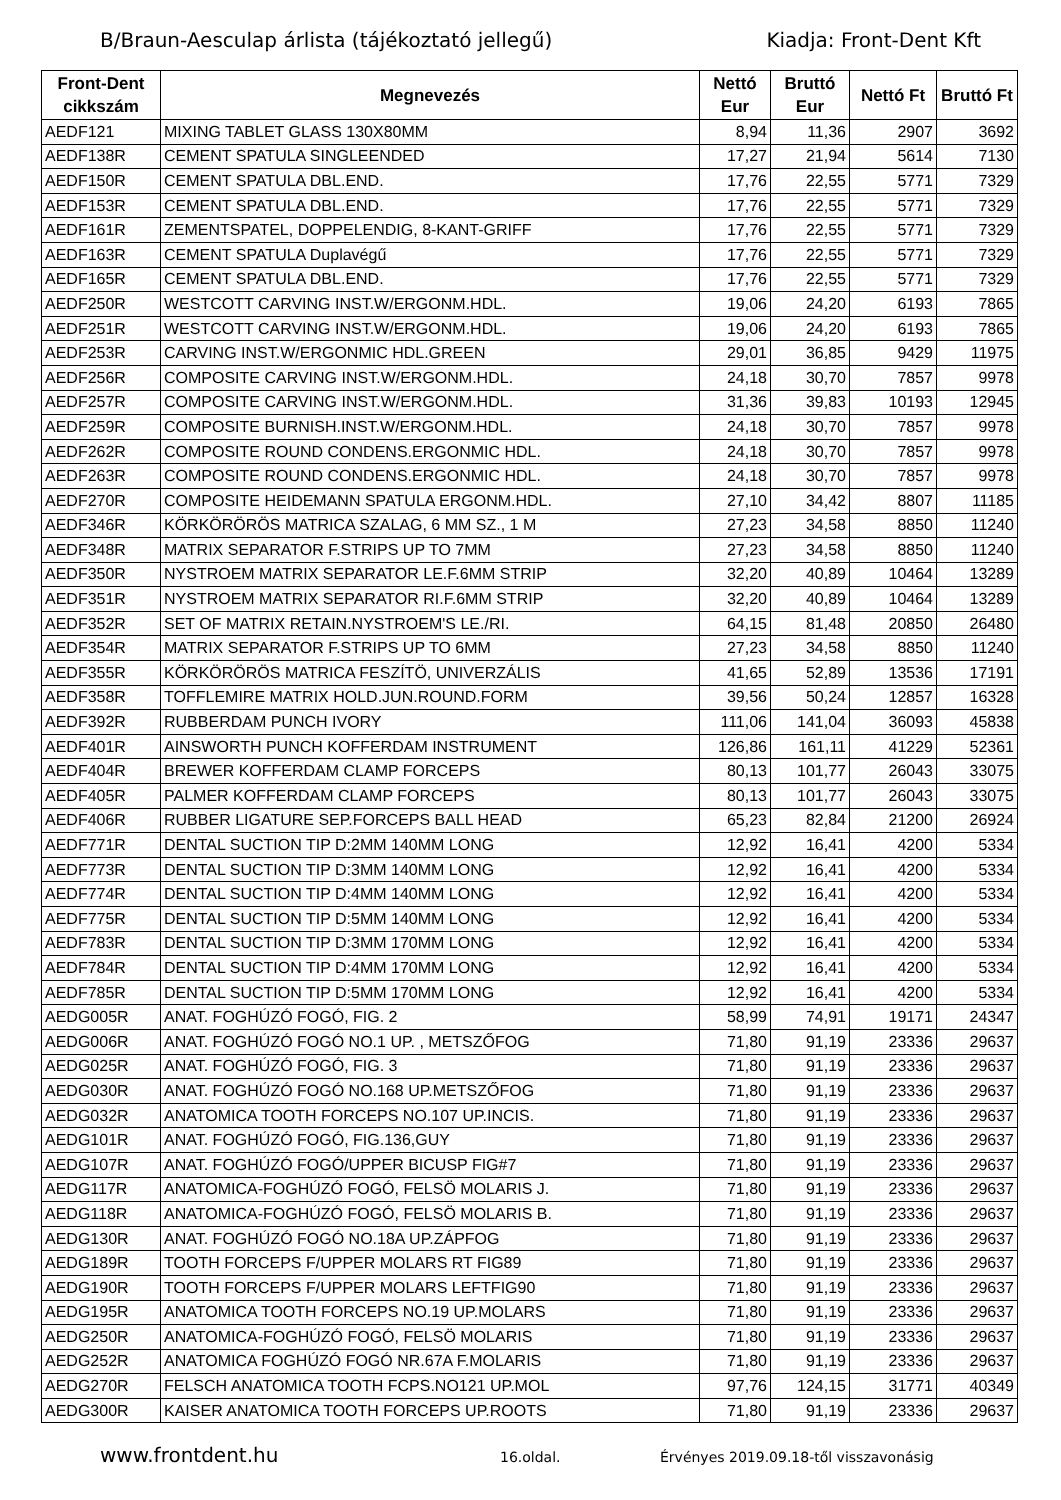B/Braun-Aesculap árlista (tájékoztató jellegű) Kiadja: Front-Dent Kft
| Front-Dent cikkszám | Megnevezés | Nettó Eur | Bruttó Eur | Nettó Ft | Bruttó Ft |
| --- | --- | --- | --- | --- | --- |
| AEDF121 | MIXING TABLET GLASS 130X80MM | 8,94 | 11,36 | 2907 | 3692 |
| AEDF138R | CEMENT SPATULA SINGLEENDED | 17,27 | 21,94 | 5614 | 7130 |
| AEDF150R | CEMENT SPATULA DBL.END. | 17,76 | 22,55 | 5771 | 7329 |
| AEDF153R | CEMENT SPATULA DBL.END. | 17,76 | 22,55 | 5771 | 7329 |
| AEDF161R | ZEMENTSPATEL, DOPPELENDIG, 8-KANT-GRIFF | 17,76 | 22,55 | 5771 | 7329 |
| AEDF163R | CEMENT SPATULA Duplavégű | 17,76 | 22,55 | 5771 | 7329 |
| AEDF165R | CEMENT SPATULA DBL.END. | 17,76 | 22,55 | 5771 | 7329 |
| AEDF250R | WESTCOTT CARVING INST.W/ERGONM.HDL. | 19,06 | 24,20 | 6193 | 7865 |
| AEDF251R | WESTCOTT CARVING INST.W/ERGONM.HDL. | 19,06 | 24,20 | 6193 | 7865 |
| AEDF253R | CARVING INST.W/ERGONMIC HDL.GREEN | 29,01 | 36,85 | 9429 | 11975 |
| AEDF256R | COMPOSITE CARVING INST.W/ERGONM.HDL. | 24,18 | 30,70 | 7857 | 9978 |
| AEDF257R | COMPOSITE CARVING INST.W/ERGONM.HDL. | 31,36 | 39,83 | 10193 | 12945 |
| AEDF259R | COMPOSITE BURNISH.INST.W/ERGONM.HDL. | 24,18 | 30,70 | 7857 | 9978 |
| AEDF262R | COMPOSITE ROUND CONDENS.ERGONMIC HDL. | 24,18 | 30,70 | 7857 | 9978 |
| AEDF263R | COMPOSITE ROUND CONDENS.ERGONMIC HDL. | 24,18 | 30,70 | 7857 | 9978 |
| AEDF270R | COMPOSITE HEIDEMANN SPATULA ERGONM.HDL. | 27,10 | 34,42 | 8807 | 11185 |
| AEDF346R | KÖRKÖRÖRÖS MATRICA SZALAG, 6 MM SZ., 1 M | 27,23 | 34,58 | 8850 | 11240 |
| AEDF348R | MATRIX SEPARATOR F.STRIPS UP TO 7MM | 27,23 | 34,58 | 8850 | 11240 |
| AEDF350R | NYSTROEM MATRIX SEPARATOR LE.F.6MM STRIP | 32,20 | 40,89 | 10464 | 13289 |
| AEDF351R | NYSTROEM MATRIX SEPARATOR RI.F.6MM STRIP | 32,20 | 40,89 | 10464 | 13289 |
| AEDF352R | SET OF MATRIX RETAIN.NYSTROEM'S LE./RI. | 64,15 | 81,48 | 20850 | 26480 |
| AEDF354R | MATRIX SEPARATOR F.STRIPS UP TO 6MM | 27,23 | 34,58 | 8850 | 11240 |
| AEDF355R | KÖRKÖRÖRÖS MATRICA FESZÍTÖ, UNIVERZÁLIS | 41,65 | 52,89 | 13536 | 17191 |
| AEDF358R | TOFFLEMIRE MATRIX HOLD.JUN.ROUND.FORM | 39,56 | 50,24 | 12857 | 16328 |
| AEDF392R | RUBBERDAM PUNCH IVORY | 111,06 | 141,04 | 36093 | 45838 |
| AEDF401R | AINSWORTH PUNCH KOFFERDAM INSTRUMENT | 126,86 | 161,11 | 41229 | 52361 |
| AEDF404R | BREWER KOFFERDAM CLAMP FORCEPS | 80,13 | 101,77 | 26043 | 33075 |
| AEDF405R | PALMER KOFFERDAM CLAMP FORCEPS | 80,13 | 101,77 | 26043 | 33075 |
| AEDF406R | RUBBER LIGATURE SEP.FORCEPS BALL HEAD | 65,23 | 82,84 | 21200 | 26924 |
| AEDF771R | DENTAL SUCTION TIP D:2MM 140MM LONG | 12,92 | 16,41 | 4200 | 5334 |
| AEDF773R | DENTAL SUCTION TIP D:3MM 140MM LONG | 12,92 | 16,41 | 4200 | 5334 |
| AEDF774R | DENTAL SUCTION TIP D:4MM 140MM LONG | 12,92 | 16,41 | 4200 | 5334 |
| AEDF775R | DENTAL SUCTION TIP D:5MM 140MM LONG | 12,92 | 16,41 | 4200 | 5334 |
| AEDF783R | DENTAL SUCTION TIP D:3MM 170MM LONG | 12,92 | 16,41 | 4200 | 5334 |
| AEDF784R | DENTAL SUCTION TIP D:4MM 170MM LONG | 12,92 | 16,41 | 4200 | 5334 |
| AEDF785R | DENTAL SUCTION TIP D:5MM 170MM LONG | 12,92 | 16,41 | 4200 | 5334 |
| AEDG005R | ANAT. FOGHÚZÓ FOGÓ, FIG. 2 | 58,99 | 74,91 | 19171 | 24347 |
| AEDG006R | ANAT. FOGHÚZÓ FOGÓ NO.1 UP. , METSZŐFOG | 71,80 | 91,19 | 23336 | 29637 |
| AEDG025R | ANAT. FOGHÚZÓ FOGÓ, FIG. 3 | 71,80 | 91,19 | 23336 | 29637 |
| AEDG030R | ANAT. FOGHÚZÓ FOGÓ NO.168 UP.METSZŐFOG | 71,80 | 91,19 | 23336 | 29637 |
| AEDG032R | ANATOMICA TOOTH FORCEPS NO.107 UP.INCIS. | 71,80 | 91,19 | 23336 | 29637 |
| AEDG101R | ANAT. FOGHÚZÓ FOGÓ, FIG.136,GUY | 71,80 | 91,19 | 23336 | 29637 |
| AEDG107R | ANAT. FOGHÚZÓ FOGÓ/UPPER BICUSP FIG#7 | 71,80 | 91,19 | 23336 | 29637 |
| AEDG117R | ANATOMICA-FOGHÚZÓ FOGÓ, FELSÖ MOLARIS J. | 71,80 | 91,19 | 23336 | 29637 |
| AEDG118R | ANATOMICA-FOGHÚZÓ FOGÓ, FELSÖ MOLARIS B. | 71,80 | 91,19 | 23336 | 29637 |
| AEDG130R | ANAT. FOGHÚZÓ FOGÓ NO.18A UP.ZÁPFOG | 71,80 | 91,19 | 23336 | 29637 |
| AEDG189R | TOOTH FORCEPS F/UPPER MOLARS RT FIG89 | 71,80 | 91,19 | 23336 | 29637 |
| AEDG190R | TOOTH FORCEPS F/UPPER MOLARS LEFTFIG90 | 71,80 | 91,19 | 23336 | 29637 |
| AEDG195R | ANATOMICA TOOTH FORCEPS NO.19 UP.MOLARS | 71,80 | 91,19 | 23336 | 29637 |
| AEDG250R | ANATOMICA-FOGHÚZÓ FOGÓ, FELSÖ MOLARIS | 71,80 | 91,19 | 23336 | 29637 |
| AEDG252R | ANATOMICA FOGHÚZÓ FOGÓ NR.67A F.MOLARIS | 71,80 | 91,19 | 23336 | 29637 |
| AEDG270R | FELSCH ANATOMICA TOOTH FCPS.NO121 UP.MOL | 97,76 | 124,15 | 31771 | 40349 |
| AEDG300R | KAISER ANATOMICA TOOTH FORCEPS UP.ROOTS | 71,80 | 91,19 | 23336 | 29637 |
www.frontdent.hu 16.oldal. Érvényes 2019.09.18-től visszavonásig